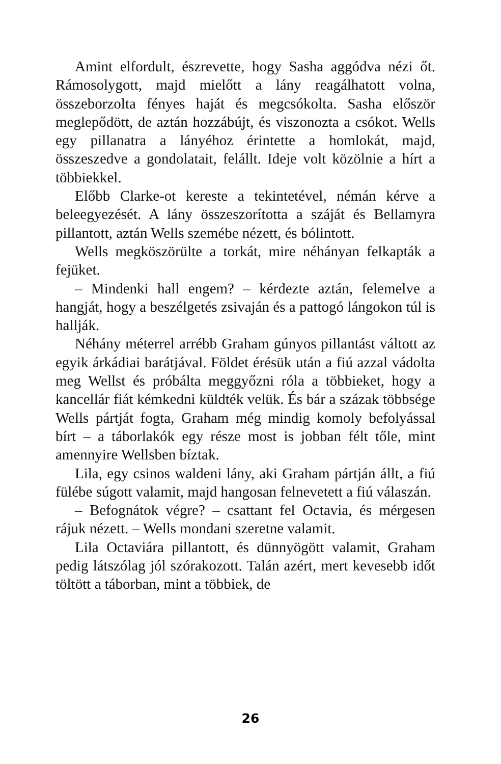Amint elfordult, észrevette, hogy Sasha aggódva nézi őt. Rámosolygott, majd mielőtt a lány reagálhatott volna, összeborzolta fényes haját és megcsókolta. Sasha először meglepődött, de aztán hozzábújt, és viszonozta a csókot. Wells egy pillanatra a lányéhoz érintette a homlokát, majd, összeszedve a gondolatait, felállt. Ideje volt közölnie a hírt a többiekkel.
Előbb Clarke-ot kereste a tekintetével, némán kérve a beleegyezését. A lány összeszorította a száját és Bellamyra pillantott, aztán Wells szemébe nézett, és bólintott.
Wells megköszörülte a torkát, mire néhányan felkapták a fejüket.
– Mindenki hall engem? – kérdezte aztán, felemelve a hangját, hogy a beszélgetés zsivaján és a pattogó lángokon túl is hallják.
Néhány méterrel arrébb Graham gúnyos pillantást váltott az egyik árkádiai barátjával. Földet érésük után a fiú azzal vádolta meg Wellst és próbálta meggyőzni róla a többieket, hogy a kancellár fiát kémkedni küldték velük. És bár a százak többsége Wells pártját fogta, Graham még mindig komoly befolyással bírt – a táborlakók egy része most is jobban félt tőle, mint amennyire Wellsben bíztak.
Lila, egy csinos waldeni lány, aki Graham pártján állt, a fiú fülébe súgott valamit, majd hangosan felnevetett a fiú válaszán.
– Befognátok végre? – csattant fel Octavia, és mérgesen rájuk nézett. – Wells mondani szeretne valamit.
Lila Octaviára pillantott, és dünnyögött valamit, Graham pedig látszólag jól szórakozott. Talán azért, mert kevesebb időt töltött a táborban, mint a többiek, de
26